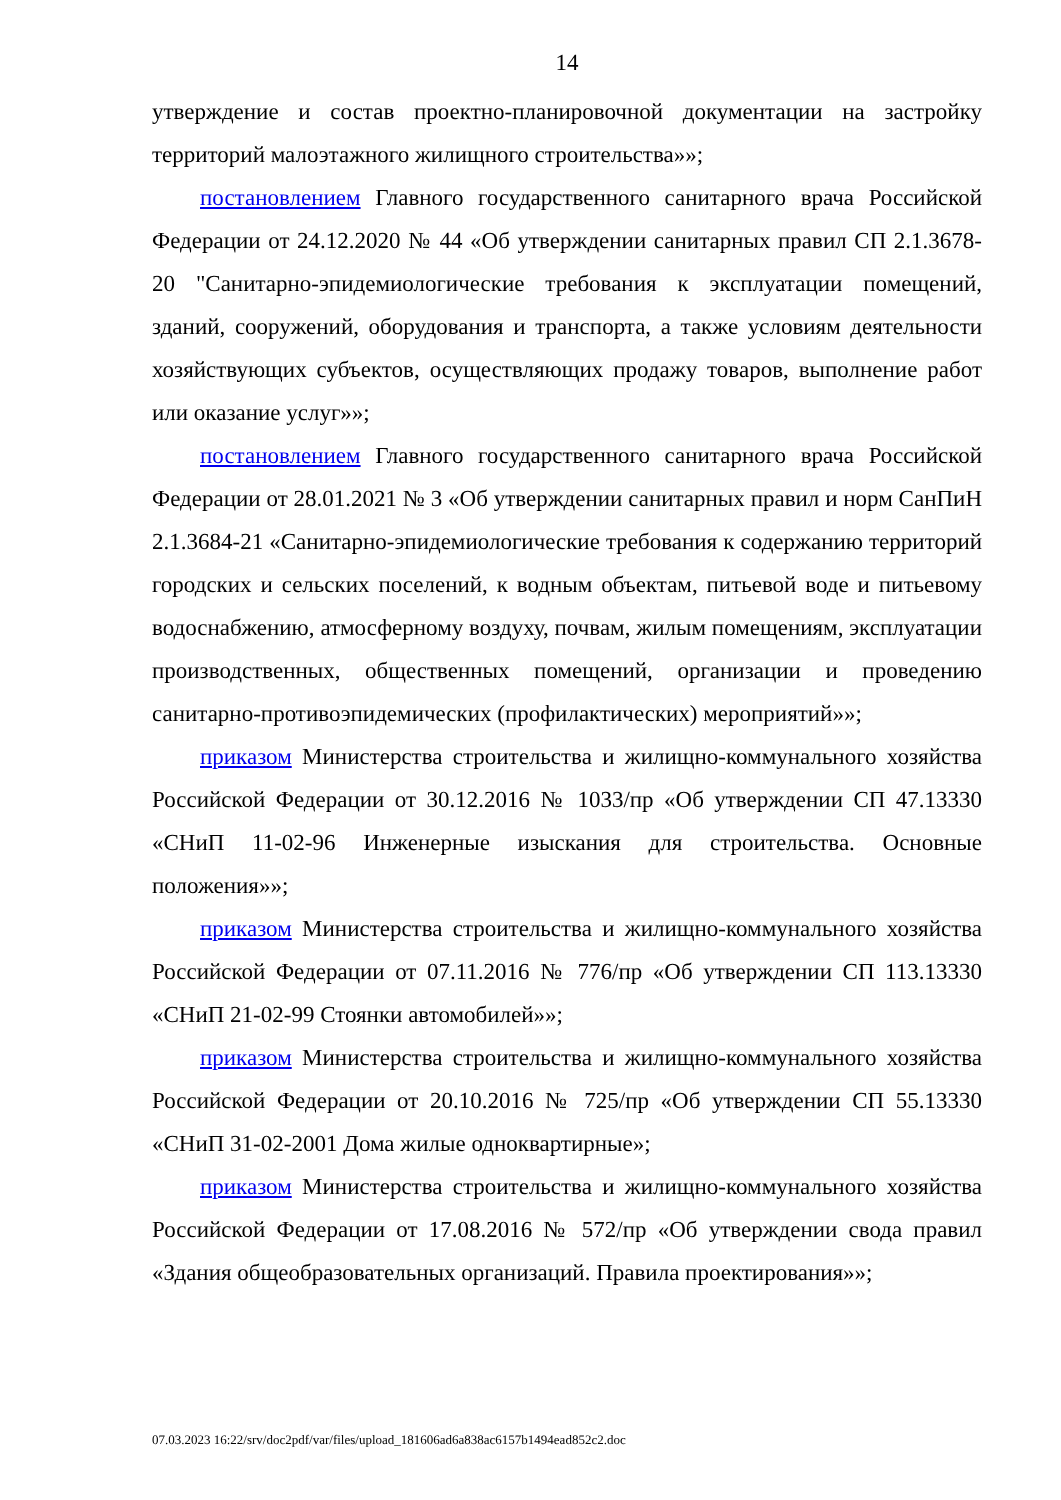14
утверждение и состав проектно-планировочной документации на застройку территорий малоэтажного жилищного строительства»»;
постановлением Главного государственного санитарного врача Российской Федерации от 24.12.2020 № 44 «Об утверждении санитарных правил СП 2.1.3678-20 "Санитарно-эпидемиологические требования к эксплуатации помещений, зданий, сооружений, оборудования и транспорта, а также условиям деятельности хозяйствующих субъектов, осуществляющих продажу товаров, выполнение работ или оказание услуг»»;
постановлением Главного государственного санитарного врача Российской Федерации от 28.01.2021 № 3 «Об утверждении санитарных правил и норм СанПиН 2.1.3684-21 «Санитарно-эпидемиологические требования к содержанию территорий городских и сельских поселений, к водным объектам, питьевой воде и питьевому водоснабжению, атмосферному воздуху, почвам, жилым помещениям, эксплуатации производственных, общественных помещений, организации и проведению санитарно-противоэпидемических (профилактических) мероприятий»»;
приказом Министерства строительства и жилищно-коммунального хозяйства Российской Федерации от 30.12.2016 № 1033/пр «Об утверждении СП 47.13330 «СНиП 11-02-96 Инженерные изыскания для строительства. Основные положения»»;
приказом Министерства строительства и жилищно-коммунального хозяйства Российской Федерации от 07.11.2016 № 776/пр «Об утверждении СП 113.13330 «СНиП 21-02-99 Стоянки автомобилей»»;
приказом Министерства строительства и жилищно-коммунального хозяйства Российской Федерации от 20.10.2016 № 725/пр «Об утверждении СП 55.13330 «СНиП 31-02-2001 Дома жилые одноквартирные»;
приказом Министерства строительства и жилищно-коммунального хозяйства Российской Федерации от 17.08.2016 № 572/пр «Об утверждении свода правил «Здания общеобразовательных организаций. Правила проектирования»»;
07.03.2023 16:22/srv/doc2pdf/var/files/upload_181606ad6a838ac6157b1494ead852c2.doc